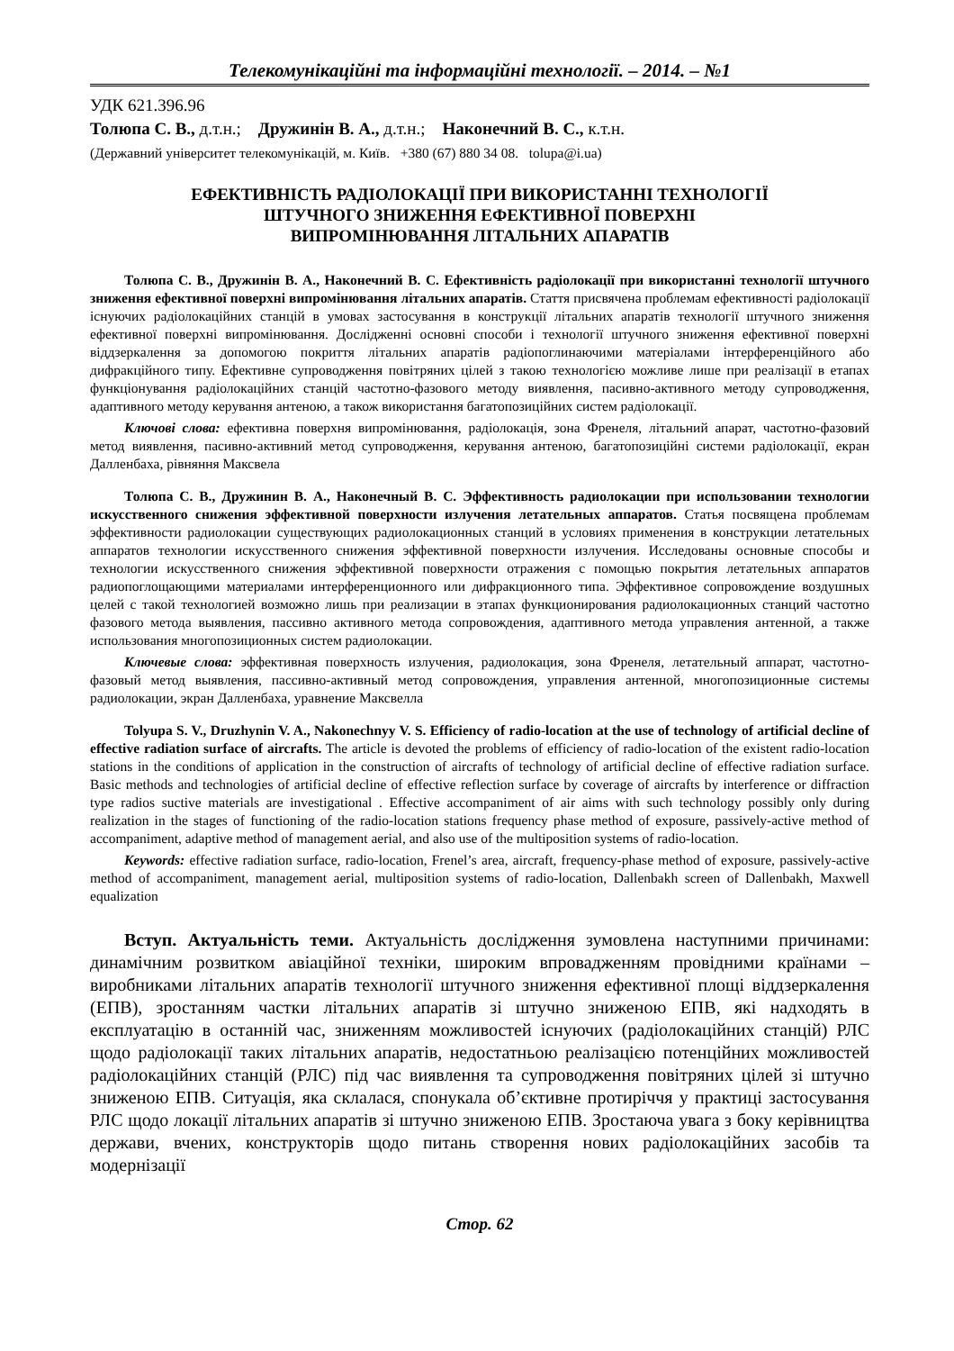Телекомунікаційні та інформаційні технології. – 2014. – №1
УДК 621.396.96
Толюпа С. В., д.т.н.; Дружинін В. А., д.т.н.; Наконечний В. С., к.т.н.
(Державний університет телекомунікацій, м. Київ. +380 (67) 880 34 08. tolupa@i.ua)
ЕФЕКТИВНІСТЬ РАДІОЛОКАЦІЇ ПРИ ВИКОРИСТАННІ ТЕХНОЛОГІЇ
ШТУЧНОГО ЗНИЖЕННЯ ЕФЕКТИВНОЇ ПОВЕРХНІ
ВИПРОМІНЮВАННЯ ЛІТАЛЬНИХ АПАРАТІВ
Толюпа С. В., Дружинін В. А., Наконечний В. С. Ефективність радіолокації при використанні технології штучного зниження ефективної поверхні випромінювання літальних апаратів. Стаття присвячена проблемам ефективності радіолокації існуючих радіолокаційних станцій в умовах застосування в конструкції літальних апаратів технології штучного зниження ефективної поверхні випромінювання. Дослідженні основні способи і технології штучного зниження ефективної поверхні віддзеркалення за допомогою покриття літальних апаратів радіопоглинаючими матеріалами інтерференційного або дифракційного типу. Ефективне супроводження повітряних цілей з такою технологією можливе лише при реалізації в етапах функціонування радіолокаційних станцій частотно-фазового методу виявлення, пасивно-активного методу супроводження, адаптивного методу керування антеною, а також використання багатопозиційних систем радіолокації.
Ключові слова: ефективна поверхня випромінювання, радіолокація, зона Френеля, літальний апарат, частотно-фазовий метод виявлення, пасивно-активний метод супроводження, керування антеною, багатопозиційні системи радіолокації, екран Далленбаха, рівняння Максвела
Толюпа С. В., Дружинин В. А., Наконечный В. С. Эффективность радиолокации при использовании технологии искусственного снижения эффективной поверхности излучения летательных аппаратов. Статья посвящена проблемам эффективности радиолокации существующих радиолокационных станций в условиях применения в конструкции летательных аппаратов технологии искусственного снижения эффективной поверхности излучения. Исследованы основные способы и технологии искусственного снижения эффективной поверхности отражения с помощью покрытия летательных аппаратов радиопоглощающими материалами интерференционного или дифракционного типа. Эффективное сопровождение воздушных целей с такой технологией возможно лишь при реализации в этапах функционирования радиолокационных станций частотно фазового метода выявления, пассивно активного метода сопровождения, адаптивного метода управления антенной, а также использования многопозиционных систем радиолокации.
Ключевые слова: эффективная поверхность излучения, радиолокация, зона Френеля, летательный аппарат, частотно-фазовый метод выявления, пассивно-активный метод сопровождения, управления антенной, многопозиционные системы радиолокации, экран Далленбаха, уравнение Максвелла
Tolyupa S. V., Druzhynin V. A., Nakonechnyy V. S. Efficiency of radio-location at the use of technology of artificial decline of effective radiation surface of aircrafts. The article is devoted the problems of efficiency of radio-location of the existent radio-location stations in the conditions of application in the construction of aircrafts of technology of artificial decline of effective radiation surface. Basic methods and technologies of artificial decline of effective reflection surface by coverage of aircrafts by interference or diffraction type radios suctive materials are investigational . Effective accompaniment of air aims with such technology possibly only during realization in the stages of functioning of the radio-location stations frequency phase method of exposure, passively-active method of accompaniment, adaptive method of management aerial, and also use of the multiposition systems of radio-location.
Keywords: effective radiation surface, radio-location, Frenel’s area, aircraft, frequency-phase method of exposure, passively-active method of accompaniment, management aerial, multiposition systems of radio-location, Dallenbakh screen of Dallenbakh, Maxwell equalization
Вступ. Актуальність теми. Актуальність дослідження зумовлена наступними причинами: динамічним розвитком авіаційної техніки, широким впровадженням провідними країнами – виробниками літальних апаратів технології штучного зниження ефективної площі віддзеркалення (ЕПВ), зростанням частки літальних апаратів зі штучно зниженою ЕПВ, які надходять в експлуатацію в останній час, зниженням можливостей існуючих (радіолокаційних станцій) РЛС щодо радіолокації таких літальних апаратів, недостатньою реалізацією потенційних можливостей радіолокаційних станцій (РЛС) під час виявлення та супроводження повітряних цілей зі штучно зниженою ЕПВ. Ситуація, яка склалася, спонукала об’єктивне протиріччя у практиці застосування РЛС щодо локації літальних апаратів зі штучно зниженою ЕПВ. Зростаюча увага з боку керівництва держави, вчених, конструкторів щодо питань створення нових радіолокаційних засобів та модернізації
Стор. 62